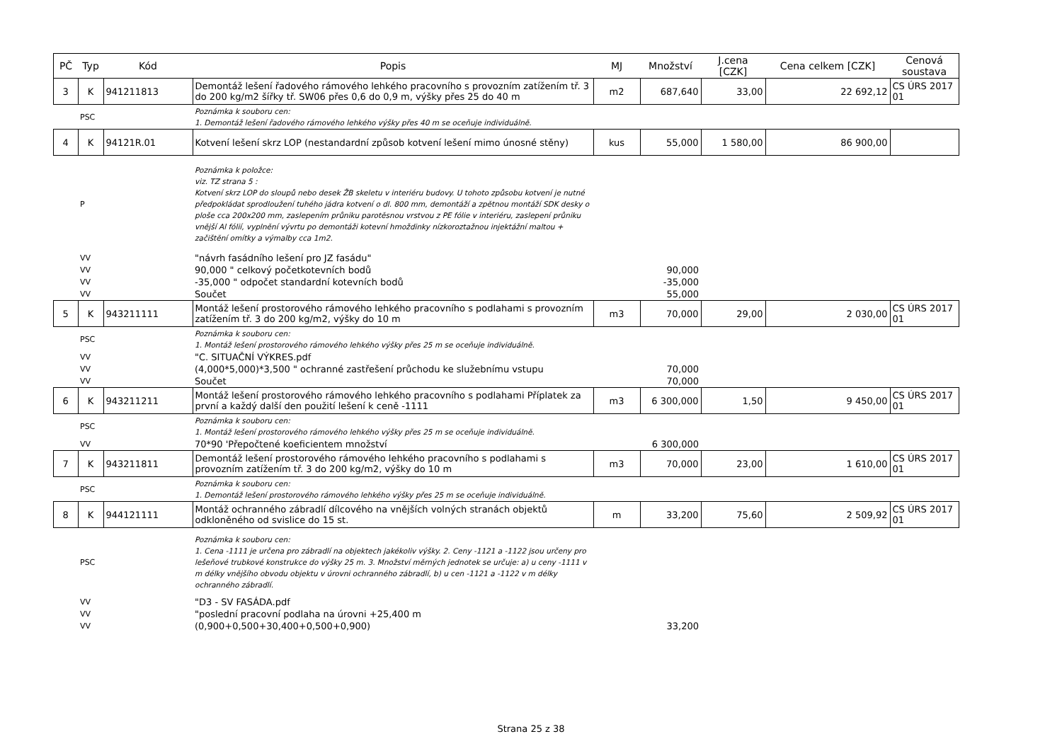| PČ | Typ | Kód | Popis | MJ | Množství | J.cena [CZK] | Cena celkem [CZK] | Cenová soustava |
| --- | --- | --- | --- | --- | --- | --- | --- | --- |
| 3 | K | 941211813 | Demontáž lešení řadového rámového lehkého pracovního s provozním zatížením tř. 3 do 200 kg/m2 šířky tř. SW06 přes 0,6 do 0,9 m, výšky přes 25 do 40 m | m2 | 687,640 | 33,00 | 22 692,12 | CS ÚRS 2017 01 |
| | PSC | | Poznámka k souboru cen: 1. Demontáž lešení řadového rámového lehkého výšky přes 40 m se oceňuje individuálně. | | | | | |
| 4 | K | 94121R.01 | Kotvení lešení skrz LOP (nestandardní způsob kotvení lešení mimo únosné stěny) | kus | 55,000 | 1 580,00 | 86 900,00 | |
| | P | | Poznámka k položce: viz. TZ strana 5 : Kotvení skrz LOP do sloupů nebo desek ŽB skeletu v interiéru budovy. U tohoto způsobu kotvení je nutné předpokládat sprodloužení tuhého jádra kotvení o dl. 800 mm, demontáží a zpětnou montáží SDK desky o ploše cca 200x200 mm, zaslepením průniku parotěsnou vrstvou z PE fólie v interiéru, zaslepení průniku vnější Al fólií, vyplnění vývrtu po demontáži kotevní hmoždinky nízkoroztažnou injektážní maltou + začištění omítky a výmalby cca 1m2. | | | | | |
| | VV | | "návrh fasádního lešení pro JZ fasádu" | | | | | |
| | VV | | 90,000 " celkový početkotevních bodů | | 90,000 | | | |
| | VV | | -35,000 " odpočet standardní kotevních bodů | | -35,000 | | | |
| | VV | | Součet | | 55,000 | | | |
| 5 | K | 943211111 | Montáž lešení prostorového rámového lehkého pracovního s podlahami s provozním zatížením tř. 3 do 200 kg/m2, výšky do 10 m | m3 | 70,000 | 29,00 | 2 030,00 | CS ÚRS 2017 01 |
| | PSC | | Poznámka k souboru cen: 1. Montáž lešení prostorového rámového lehkého výšky přes 25 m se oceňuje individuálně. | | | | | |
| | VV | | "C. SITUAČNÍ VÝKRES.pdf | | | | | |
| | VV | | (4,000*5,000)*3,500 " ochranné zastřešení průchodu ke služebnímu vstupu | | 70,000 | | | |
| | VV | | Součet | | 70,000 | | | |
| 6 | K | 943211211 | Montáž lešení prostorového rámového lehkého pracovního s podlahami Příplatek za první a každý další den použití lešení k ceně -1111 | m3 | 6 300,000 | 1,50 | 9 450,00 | CS ÚRS 2017 01 |
| | PSC | | Poznámka k souboru cen: 1. Montáž lešení prostorového rámového lehkého výšky přes 25 m se oceňuje individuálně. | | | | | |
| | VV | | 70*90 'Přepočtené koeficientem množství | | 6 300,000 | | | |
| 7 | K | 943211811 | Demontáž lešení prostorového rámového lehkého pracovního s podlahami s provozním zatížením tř. 3 do 200 kg/m2, výšky do 10 m | m3 | 70,000 | 23,00 | 1 610,00 | CS ÚRS 2017 01 |
| | PSC | | Poznámka k souboru cen: 1. Demontáž lešení prostorového rámového lehkého výšky přes 25 m se oceňuje individuálně. | | | | | |
| 8 | K | 944121111 | Montáž ochranného zábradlí dílcového na vnějších volných stranách objektů odkloněného od svislice do 15 st. | m | 33,200 | 75,60 | 2 509,92 | CS ÚRS 2017 01 |
| | PSC | | Poznámka k souboru cen: 1. Cena -1111 je určena pro zábradlí na objektech jakékoliv výšky. 2. Ceny -1121 a -1122 jsou určeny pro lešeňové trubkové konstrukce do výšky 25 m. 3. Množství měrných jednotek se určuje: a) u ceny -1111 v m délky vnějšího obvodu objektu v úrovni ochranného zábradlí, b) u cen -1121 a -1122 v m délky ochranného zábradlí. | | | | | |
| | VV | | "D3 - SV FASÁDA.pdf | | | | | |
| | VV | | "poslední pracovní podlaha na úrovni +25,400 m | | | | | |
| | VV | | (0,900+0,500+30,400+0,500+0,900) | | 33,200 | | | |
Strana 25 z 38